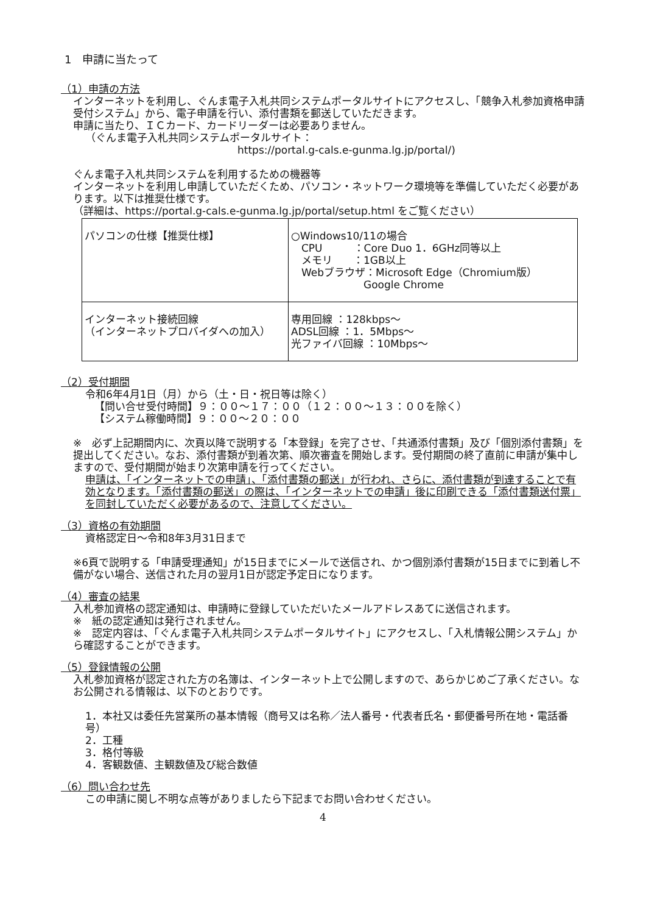1　申請に当たって
（1）申請の方法
インターネットを利用し、ぐんま電子入札共同システムポータルサイトにアクセスし、「競争入札参加資格申請受付システム」から、電子申請を行い、添付書類を郵送していただきます。
申請に当たり、ＩＣカード、カードリーダーは必要ありません。
（ぐんま電子入札共同システムポータルサイト：
https://portal.g-cals.e-gunma.lg.jp/portal/)
ぐんま電子入札共同システムを利用するための機器等
インターネットを利用し申請していただくため、パソコン・ネットワーク環境等を準備していただく必要があります。以下は推奨仕様です。
（詳細は、https://portal.g-cals.e-gunma.lg.jp/portal/setup.html をご覧ください）
| パソコンの仕様【推奨仕様】 | ○Windows10/11の場合 CPU ：Core Duo 1．6GHz同等以上 メモリ ：1GB以上 Webブラウザ：Microsoft Edge（Chromium版） Google Chrome |
| インターネット接続回線 （インターネットプロバイダへの加入） | 専用回線 ：128kbps～ ADSL回線 ：1．5Mbps～ 光ファイバ回線 ：10Mbps～ |
（2）受付期間
令和6年4月1日（月）から（土・日・祝日等は除く）
【問い合せ受付時間】９：００～１７：００（１２：００～１３：００を除く）
【システム稼働時間】９：００～２０：００
※　必ず上記期間内に、次頁以降で説明する「本登録」を完了させ、「共通添付書類」及び「個別添付書類」を提出してください。なお、添付書類が到着次第、順次審査を開始します。受付期間の終了直前に申請が集中しますので、受付期間が始まり次第申請を行ってください。
申請は、「インターネットでの申請」、「添付書類の郵送」が行われ、さらに、添付書類が到達することで有効となります。「添付書類の郵送」の際は、「インターネットでの申請」後に印刷できる「添付書類送付票」を同封していただく必要があるので、注意してください。
（3）資格の有効期間
資格認定日～令和8年3月31日まで
※6頁で説明する「申請受理通知」が15日までにメールで送信され、かつ個別添付書類が15日までに到着し不備がない場合、送信された月の翌月1日が認定予定日になります。
（4）審査の結果
入札参加資格の認定通知は、申請時に登録していただいたメールアドレスあてに送信されます。
※　紙の認定通知は発行されません。
※　認定内容は、「ぐんま電子入札共同システムポータルサイト」にアクセスし、「入札情報公開システム」から確認することができます。
（5）登録情報の公開
入札参加資格が認定された方の名簿は、インターネット上で公開しますので、あらかじめご了承ください。なお公開される情報は、以下のとおりです。
1．本社又は委任先営業所の基本情報（商号又は名称／法人番号・代表者氏名・郵便番号所在地・電話番号）
2．工種
3．格付等級
4．客観数値、主観数値及び総合数値
（6）問い合わせ先
この申請に関し不明な点等がありましたら下記までお問い合わせください。
4